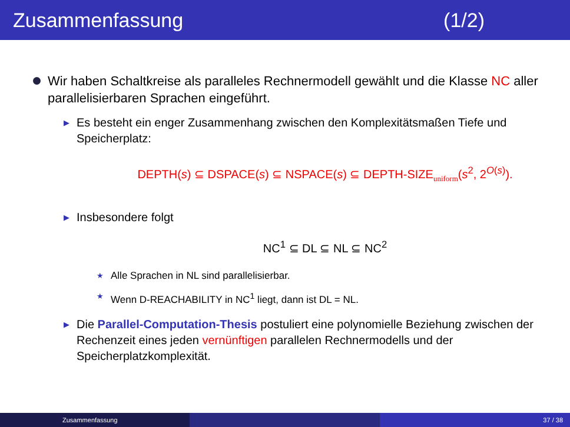Zusammenfassung (1/2)
Wir haben Schaltkreise als paralleles Rechnermodell gewählt und die Klasse NC aller parallelisierbaren Sprachen eingeführt.
▶
Es besteht ein enger Zusammenhang zwischen den Komplexitätsmaßen Tiefe und Speicherplatz:
DEPTH(s) ⊆ DSPACE(s) ⊆ NSPACE(s) ⊆ DEPTH-SIZE<sub>uniform</sub>(s<sup>2</sup>, 2<sup>O(s)</sup>).
▶
Insbesondere folgt
NC<sup>1</sup> ⊆ DL ⊆ NL ⊆ NC<sup>2</sup>
★
Alle Sprachen in NL sind parallelisierbar.
★
Wenn D-REACHABILITY in NC<sup>1</sup> liegt, dann ist DL = NL.
▶
Die Parallel-Computation-Thesis postuliert eine polynomielle Beziehung zwischen der Rechenzeit eines jeden vernünftigen parallelen Rechner­modells und der Speicherplatzkomplexität.
Zusammenfassung 37 / 38